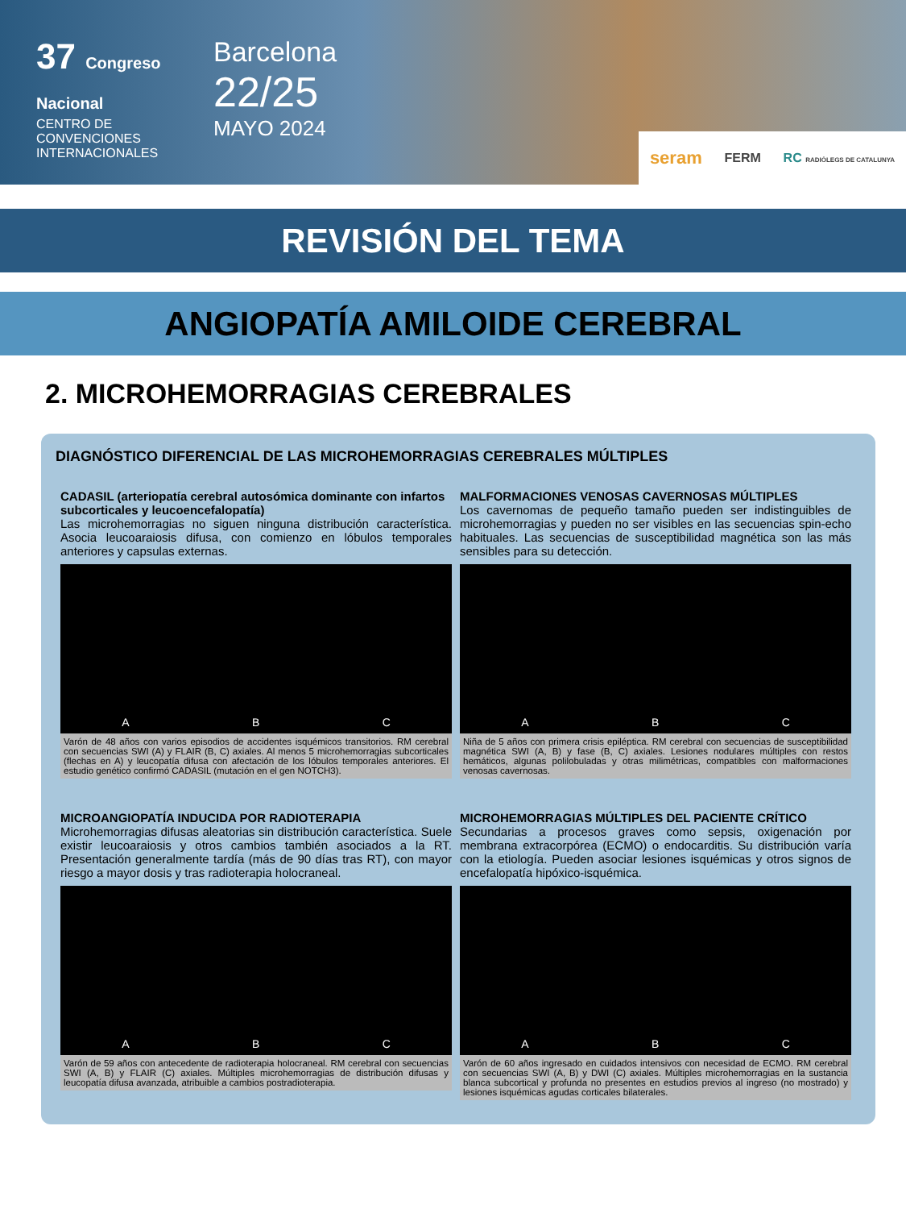37 Congreso Nacional
CENTRO DE
CONVENCIONES
INTERNACIONALES
Barcelona
22/25
MAYO 2024
seram FERM RC RADIÒLEGS DE CATALUNYA
REVISIÓN DEL TEMA
ANGIOPATÍA AMILOIDE CEREBRAL
2. MICROHEMORRAGIAS CEREBRALES
DIAGNÓSTICO DIFERENCIAL DE LAS MICROHEMORRAGIAS CEREBRALES MÚLTIPLES
CADASIL (arteriopatía cerebral autosómica dominante con infartos subcorticales y leucoencefalopatía)
Las microhemorragias no siguen ninguna distribución característica. Asocia leucoaraiosis difusa, con comienzo en lóbulos temporales anteriores y capsulas externas.
A B C
Varón de 48 años con varios episodios de accidentes isquémicos transitorios. RM cerebral con secuencias SWI (A) y FLAIR (B, C) axiales. Al menos 5 microhemorragias subcorticales (flechas en A) y leucopatía difusa con afectación de los lóbulos temporales anteriores. El estudio genético confirmó CADASIL (mutación en el gen NOTCH3).
MALFORMACIONES VENOSAS CAVERNOSAS MÚLTIPLES
Los cavernomas de pequeño tamaño pueden ser indistinguibles de microhemorragias y pueden no ser visibles en las secuencias spin-echo habituales. Las secuencias de susceptibilidad magnética son las más sensibles para su detección.
A B C
Niña de 5 años con primera crisis epiléptica. RM cerebral con secuencias de susceptibilidad magnética SWI (A, B) y fase (B, C) axiales. Lesiones nodulares múltiples con restos hemáticos, algunas polilobuladas y otras milimétricas, compatibles con malformaciones venosas cavernosas.
MICROANGIOPATÍA INDUCIDA POR RADIOTERAPIA
Microhemorragias difusas aleatorias sin distribución característica. Suele existir leucoaraiosis y otros cambios también asociados a la RT. Presentación generalmente tardía (más de 90 días tras RT), con mayor riesgo a mayor dosis y tras radioterapia holocraneal.
A B C
Varón de 59 años con antecedente de radioterapia holocraneal. RM cerebral con secuencias SWI (A, B) y FLAIR (C) axiales. Múltiples microhemorragias de distribución difusas y leucopatía difusa avanzada, atribuible a cambios postradioterapia.
MICROHEMORRAGIAS MÚLTIPLES DEL PACIENTE CRÍTICO
Secundarias a procesos graves como sepsis, oxigenación por membrana extracorpórea (ECMO) o endocarditis. Su distribución varía con la etiología. Pueden asociar lesiones isquémicas y otros signos de encefalopatía hipóxico-isquémica.
A B C
Varón de 60 años ingresado en cuidados intensivos con necesidad de ECMO. RM cerebral con secuencias SWI (A, B) y DWI (C) axiales. Múltiples microhemorragias en la sustancia blanca subcortical y profunda no presentes en estudios previos al ingreso (no mostrado) y lesiones isquémicas agudas corticales bilaterales.